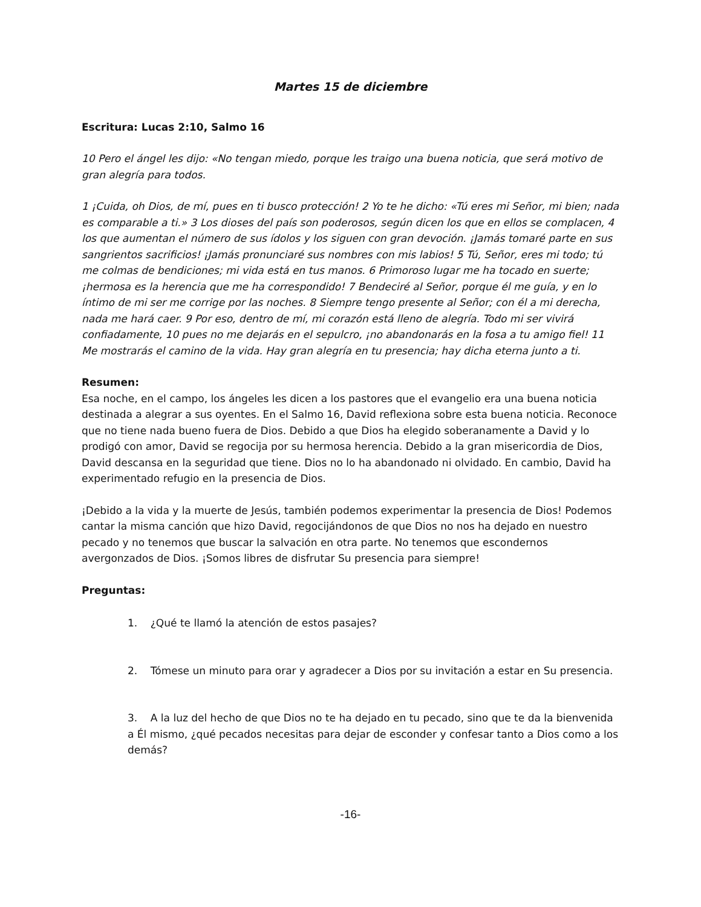Martes 15 de diciembre
Escritura: Lucas 2:10, Salmo 16
10 Pero el ángel les dijo: «No tengan miedo, porque les traigo una buena noticia, que será motivo de gran alegría para todos.
1 ¡Cuida, oh Dios, de mí, pues en ti busco protección! 2 Yo te he dicho: «Tú eres mi Señor, mi bien; nada es comparable a ti.» 3 Los dioses del país son poderosos, según dicen los que en ellos se complacen, 4 los que aumentan el número de sus ídolos y los siguen con gran devoción. ¡Jamás tomaré parte en sus sangrientos sacrificios! ¡Jamás pronunciaré sus nombres con mis labios! 5 Tú, Señor, eres mi todo; tú me colmas de bendiciones; mi vida está en tus manos. 6 Primoroso lugar me ha tocado en suerte; ¡hermosa es la herencia que me ha correspondido! 7 Bendeciré al Señor, porque él me guía, y en lo íntimo de mi ser me corrige por las noches. 8 Siempre tengo presente al Señor; con él a mi derecha, nada me hará caer. 9 Por eso, dentro de mí, mi corazón está lleno de alegría. Todo mi ser vivirá confiadamente, 10 pues no me dejarás en el sepulcro, ¡no abandonarás en la fosa a tu amigo fiel! 11 Me mostrarás el camino de la vida. Hay gran alegría en tu presencia; hay dicha eterna junto a ti.
Resumen:
Esa noche, en el campo, los ángeles les dicen a los pastores que el evangelio era una buena noticia destinada a alegrar a sus oyentes. En el Salmo 16, David reflexiona sobre esta buena noticia. Reconoce que no tiene nada bueno fuera de Dios. Debido a que Dios ha elegido soberanamente a David y lo prodigó con amor, David se regocija por su hermosa herencia. Debido a la gran misericordia de Dios, David descansa en la seguridad que tiene. Dios no lo ha abandonado ni olvidado. En cambio, David ha experimentado refugio en la presencia de Dios.
¡Debido a la vida y la muerte de Jesús, también podemos experimentar la presencia de Dios! Podemos cantar la misma canción que hizo David, regocijándonos de que Dios no nos ha dejado en nuestro pecado y no tenemos que buscar la salvación en otra parte. No tenemos que escondernos avergonzados de Dios. ¡Somos libres de disfrutar Su presencia para siempre!
Preguntas:
1. ¿Qué te llamó la atención de estos pasajes?
2. Tómese un minuto para orar y agradecer a Dios por su invitación a estar en Su presencia.
3. A la luz del hecho de que Dios no te ha dejado en tu pecado, sino que te da la bienvenida a Él mismo, ¿qué pecados necesitas para dejar de esconder y confesar tanto a Dios como a los demás?
-16-